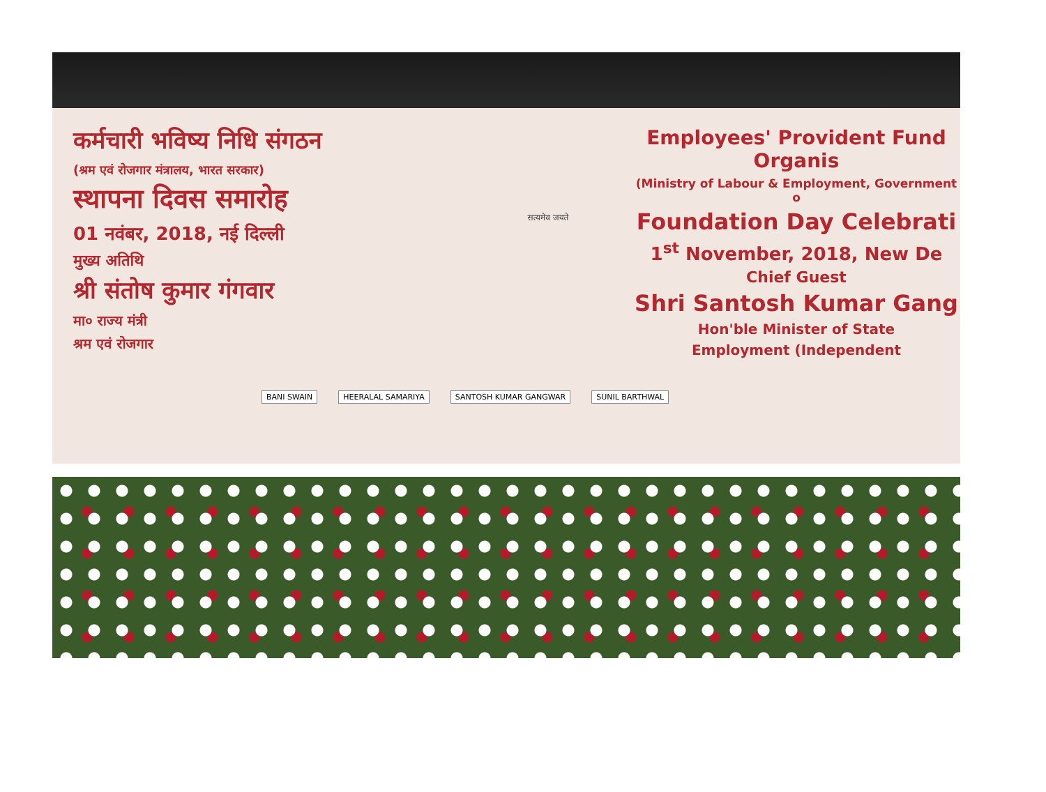कर्मचारी भविष्य निधि संगठन
(श्रम एवं रोजगार मंत्रालय, भारत सरकार)
स्थापना दिवस समारोह
01 नवंबर, 2018, नई दिल्ली
मुख्य अतिथि
श्री संतोष कुमार गंगवार
मा० राज्य मंत्री
श्रम एवं रोजगार
सत्यमेव जयते
Employees' Provident Fund Organis
(Ministry of Labour & Employment, Government o
Foundation Day Celebrati
1<sup>st</sup> November, 2018, New De
Chief Guest
Shri Santosh Kumar Gang
Hon'ble Minister of State
Employment (Independent
BANI SWAIN HEERALAL SAMARIYA SANTOSH KUMAR GANGWAR SUNIL BARTHWAL